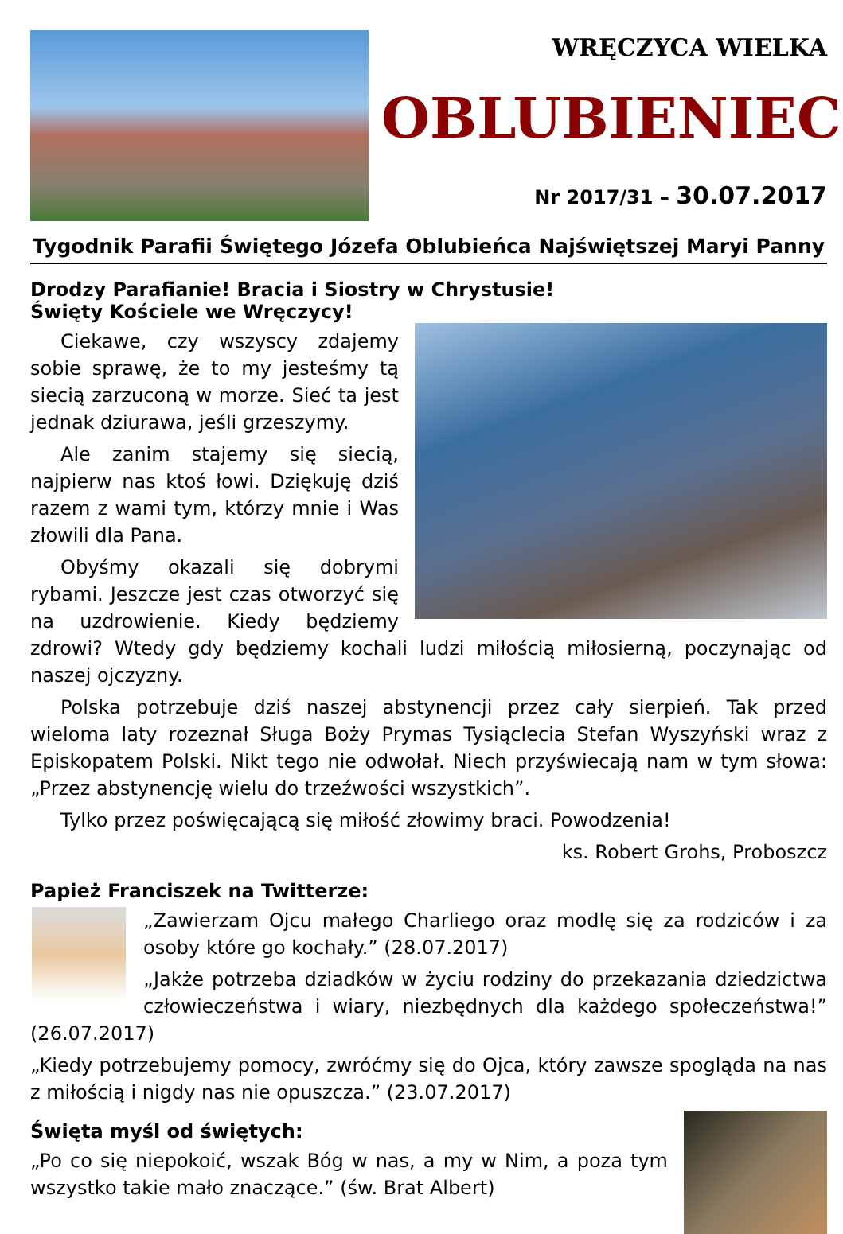WRĘCZYCA WIELKA
OBLUBIENIEC
Nr 2017/31 – 30.07.2017
Tygodnik Parafii Świętego Józefa Oblubieńca Najświętszej Maryi Panny
Drodzy Parafianie! Bracia i Siostry w Chrystusie!
Święty Kościele we Wręczycy!
Ciekawe, czy wszyscy zdajemy sobie sprawę, że to my jesteśmy tą siecią zarzuconą w morze. Sieć ta jest jednak dziurawa, jeśli grzeszymy.
Ale zanim stajemy się siecią, najpierw nas ktoś łowi. Dziękuję dziś razem z wami tym, którzy mnie i Was złowili dla Pana.
Obyśmy okazali się dobrymi rybami. Jeszcze jest czas otworzyć się na uzdrowienie. Kiedy będziemy zdrowi? Wtedy gdy będziemy kochali ludzi miłością miłosierną, poczynając od naszej ojczyzny.
Polska potrzebuje dziś naszej abstynencji przez cały sierpień. Tak przed wieloma laty rozeznał Sługa Boży Prymas Tysiąclecia Stefan Wyszyński wraz z Episkopatem Polski. Nikt tego nie odwołał. Niech przyświecają nam w tym słowa: „Przez abstynencję wielu do trzeźwości wszystkich”.
Tylko przez poświęcającą się miłość złowimy braci. Powodzenia!
ks. Robert Grohs, Proboszcz
Papież Franciszek na Twitterze:
„Zawierzam Ojcu małego Charliego oraz modlę się za rodziców i za osoby które go kochały.” (28.07.2017)
„Jakże potrzeba dziadków w życiu rodziny do przekazania dziedzictwa człowieczeństwa i wiary, niezbędnych dla każdego społeczeństwa!” (26.07.2017)
„Kiedy potrzebujemy pomocy, zwróćmy się do Ojca, który zawsze spogląda na nas z miłością i nigdy nas nie opuszcza.” (23.07.2017)
Święta myśl od świętych:
„Po co się niepokoić, wszak Bóg w nas, a my w Nim, a poza tym wszystko takie mało znaczące.” (św. Brat Albert)